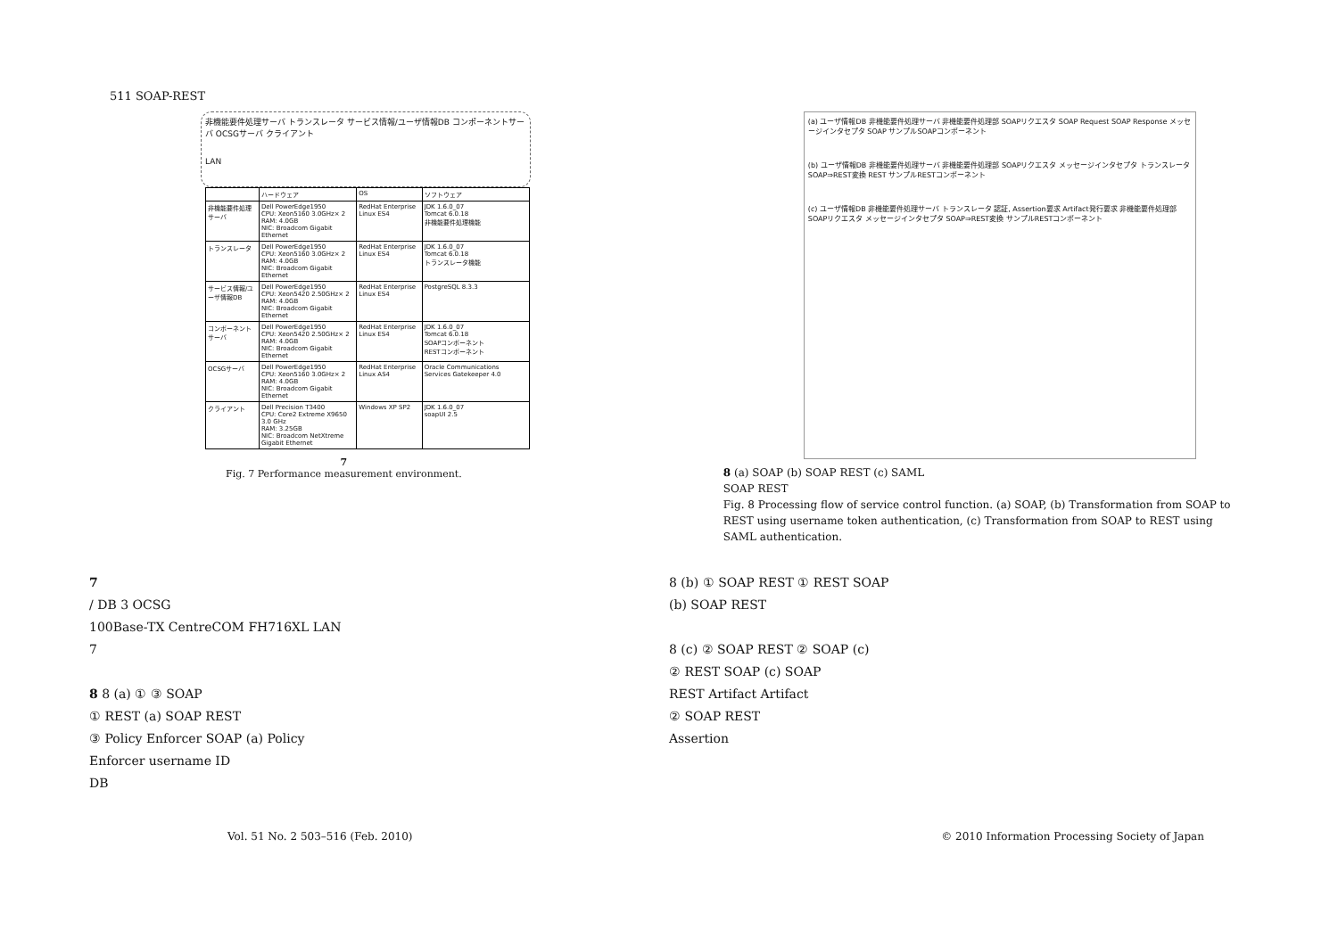511 SOAP-REST
非機能要件処理サーバ トランスレータ サービス情報/ユーザ情報DB コンポーネントサーバ OCSGサーバ クライアント
LAN
| | ハードウェア | OS | ソフトウェア |
| --- | --- | --- | --- |
| 非機能要件処理サーバ | Dell PowerEdge1950 CPU: Xeon5160 3.0GHz× 2 RAM: 4.0GB NIC: Broadcom Gigabit Ethernet | RedHat Enterprise Linux ES4 | JDK 1.6.0_07 Tomcat 6.0.18 非機能要件処理機能 |
| トランスレータ | Dell PowerEdge1950 CPU: Xeon5160 3.0GHz× 2 RAM: 4.0GB NIC: Broadcom Gigabit Ethernet | RedHat Enterprise Linux ES4 | JDK 1.6.0_07 Tomcat 6.0.18 トランスレータ機能 |
| サービス情報/ユーザ情報DB | Dell PowerEdge1950 CPU: Xeon5420 2.50GHz× 2 RAM: 4.0GB NIC: Broadcom Gigabit Ethernet | RedHat Enterprise Linux ES4 | PostgreSQL 8.3.3 |
| コンポーネントサーバ | Dell PowerEdge1950 CPU: Xeon5420 2.50GHz× 2 RAM: 4.0GB NIC: Broadcom Gigabit Ethernet | RedHat Enterprise Linux ES4 | JDK 1.6.0_07 Tomcat 6.0.18 SOAPコンポーネント RESTコンポーネント |
| OCSGサーバ | Dell PowerEdge1950 CPU: Xeon5160 3.0GHz× 2 RAM: 4.0GB NIC: Broadcom Gigabit Ethernet | RedHat Enterprise Linux AS4 | Oracle Communications Services Gatekeeper 4.0 |
| クライアント | Dell Precision T3400 CPU: Core2 Extreme X9650 3.0 GHz RAM: 3.25GB NIC: Broadcom NetXtreme Gigabit Ethernet | Windows XP SP2 | JDK 1.6.0_07 soapUI 2.5 |
7
Fig. 7 Performance measurement environment.
(a) ユーザ情報DB 非機能要件処理サーバ 非機能要件処理部 SOAPリクエスタ SOAP Request SOAP Response メッセージインタセプタ SOAP サンプルSOAPコンポーネント
(b) ユーザ情報DB 非機能要件処理サーバ 非機能要件処理部 SOAPリクエスタ メッセージインタセプタ トランスレータ SOAP⇒REST変換 REST サンプルRESTコンポーネント
(c) ユーザ情報DB 非機能要件処理サーバ トランスレータ 認証, Assertion要求 Artifact発行要求 非機能要件処理部 SOAPリクエスタ メッセージインタセプタ SOAP⇒REST変換 サンプルRESTコンポーネント
8 (a) SOAP (b) SOAP REST (c) SAML
SOAP REST
Fig. 8 Processing flow of service control function. (a) SOAP, (b) Transformation from SOAP to REST using username token authentication, (c) Transformation from SOAP to REST using SAML authentication.
7
/ DB 3 OCSG
100Base-TX CentreCOM FH716XL LAN
7
8 8 (a) ① ③ SOAP
① REST (a) SOAP REST
③ Policy Enforcer SOAP (a) Policy
Enforcer username ID
DB
8 (b) ① SOAP REST ① REST SOAP
(b) SOAP REST
8 (c) ② SOAP REST ② SOAP (c)
② REST SOAP (c) SOAP
REST Artifact Artifact
② SOAP REST
Assertion
Vol. 51 No. 2 503–516 (Feb. 2010) © 2010 Information Processing Society of Japan